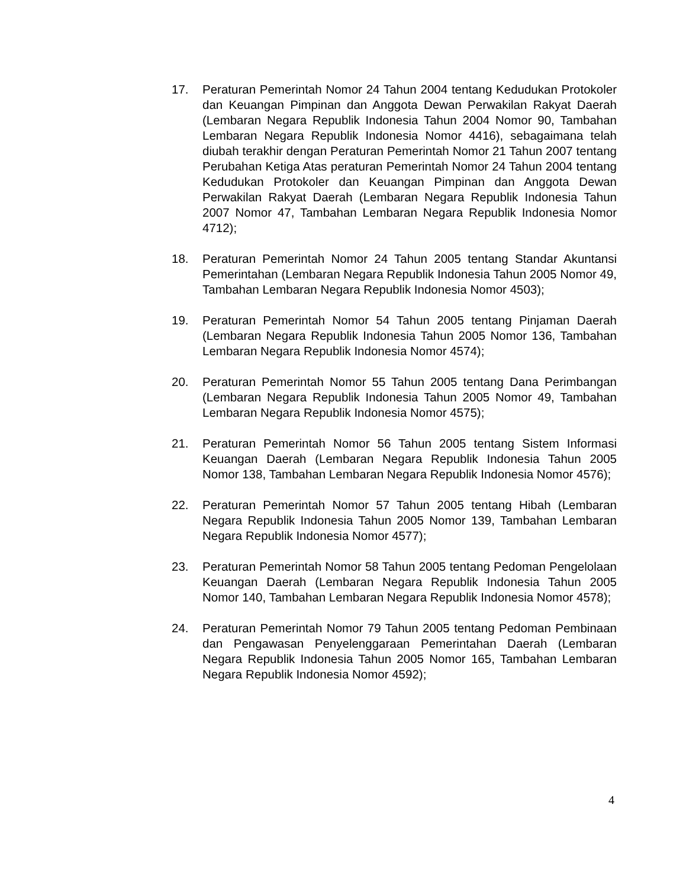17. Peraturan Pemerintah Nomor 24 Tahun 2004 tentang Kedudukan Protokoler dan Keuangan Pimpinan dan Anggota Dewan Perwakilan Rakyat Daerah (Lembaran Negara Republik Indonesia Tahun 2004 Nomor 90, Tambahan Lembaran Negara Republik Indonesia Nomor 4416), sebagaimana telah diubah terakhir dengan Peraturan Pemerintah Nomor 21 Tahun 2007 tentang Perubahan Ketiga Atas peraturan Pemerintah Nomor 24 Tahun 2004 tentang Kedudukan Protokoler dan Keuangan Pimpinan dan Anggota Dewan Perwakilan Rakyat Daerah (Lembaran Negara Republik Indonesia Tahun 2007 Nomor 47, Tambahan Lembaran Negara Republik Indonesia Nomor 4712);
18. Peraturan Pemerintah Nomor 24 Tahun 2005 tentang Standar Akuntansi Pemerintahan (Lembaran Negara Republik Indonesia Tahun 2005 Nomor 49, Tambahan Lembaran Negara Republik Indonesia Nomor 4503);
19. Peraturan Pemerintah Nomor 54 Tahun 2005 tentang Pinjaman Daerah (Lembaran Negara Republik Indonesia Tahun 2005 Nomor 136, Tambahan Lembaran Negara Republik Indonesia Nomor 4574);
20. Peraturan Pemerintah Nomor 55 Tahun 2005 tentang Dana Perimbangan (Lembaran Negara Republik Indonesia Tahun 2005 Nomor 49, Tambahan Lembaran Negara Republik Indonesia Nomor 4575);
21. Peraturan Pemerintah Nomor 56 Tahun 2005 tentang Sistem Informasi Keuangan Daerah (Lembaran Negara Republik Indonesia Tahun 2005 Nomor 138, Tambahan Lembaran Negara Republik Indonesia Nomor 4576);
22. Peraturan Pemerintah Nomor 57 Tahun 2005 tentang Hibah (Lembaran Negara Republik Indonesia Tahun 2005 Nomor 139, Tambahan Lembaran Negara Republik Indonesia Nomor 4577);
23. Peraturan Pemerintah Nomor 58 Tahun 2005 tentang Pedoman Pengelolaan Keuangan Daerah (Lembaran Negara Republik Indonesia Tahun 2005 Nomor 140, Tambahan Lembaran Negara Republik Indonesia Nomor 4578);
24. Peraturan Pemerintah Nomor 79 Tahun 2005 tentang Pedoman Pembinaan dan Pengawasan Penyelenggaraan Pemerintahan Daerah (Lembaran Negara Republik Indonesia Tahun 2005 Nomor 165, Tambahan Lembaran Negara Republik Indonesia Nomor 4592);
4